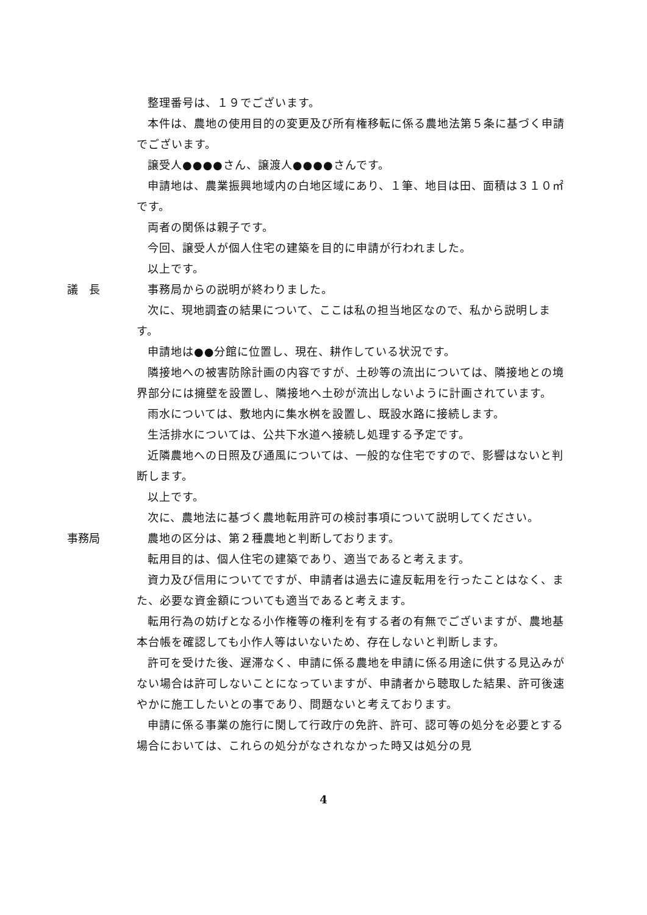整理番号は、１９でございます。
本件は、農地の使用目的の変更及び所有権移転に係る農地法第５条に基づく申請でございます。
譲受人●●●●さん、譲渡人●●●●さんです。
申請地は、農業振興地域内の白地区域にあり、１筆、地目は田、面積は３１０㎡です。
両者の関係は親子です。
今回、譲受人が個人住宅の建築を目的に申請が行われました。
以上です。
議　長 事務局からの説明が終わりました。
次に、現地調査の結果について、ここは私の担当地区なので、私から説明します。
申請地は●●分館に位置し、現在、耕作している状況です。
隣接地への被害防除計画の内容ですが、土砂等の流出については、隣接地との境界部分には擁壁を設置し、隣接地へ土砂が流出しないように計画されています。
雨水については、敷地内に集水桝を設置し、既設水路に接続します。
生活排水については、公共下水道へ接続し処理する予定です。
近隣農地への日照及び通風については、一般的な住宅ですので、影響はないと判断します。
以上です。
次に、農地法に基づく農地転用許可の検討事項について説明してください。
事務局 農地の区分は、第２種農地と判断しております。
転用目的は、個人住宅の建築であり、適当であると考えます。
資力及び信用についてですが、申請者は過去に違反転用を行ったことはなく、また、必要な資金額についても適当であると考えます。
転用行為の妨げとなる小作権等の権利を有する者の有無でございますが、農地基本台帳を確認しても小作人等はいないため、存在しないと判断します。
許可を受けた後、遅滞なく、申請に係る農地を申請に係る用途に供する見込みがない場合は許可しないことになっていますが、申請者から聴取した結果、許可後速やかに施工したいとの事であり、問題ないと考えております。
申請に係る事業の施行に関して行政庁の免許、許可、認可等の処分を必要とする場合においては、これらの処分がなされなかった時又は処分の見
4